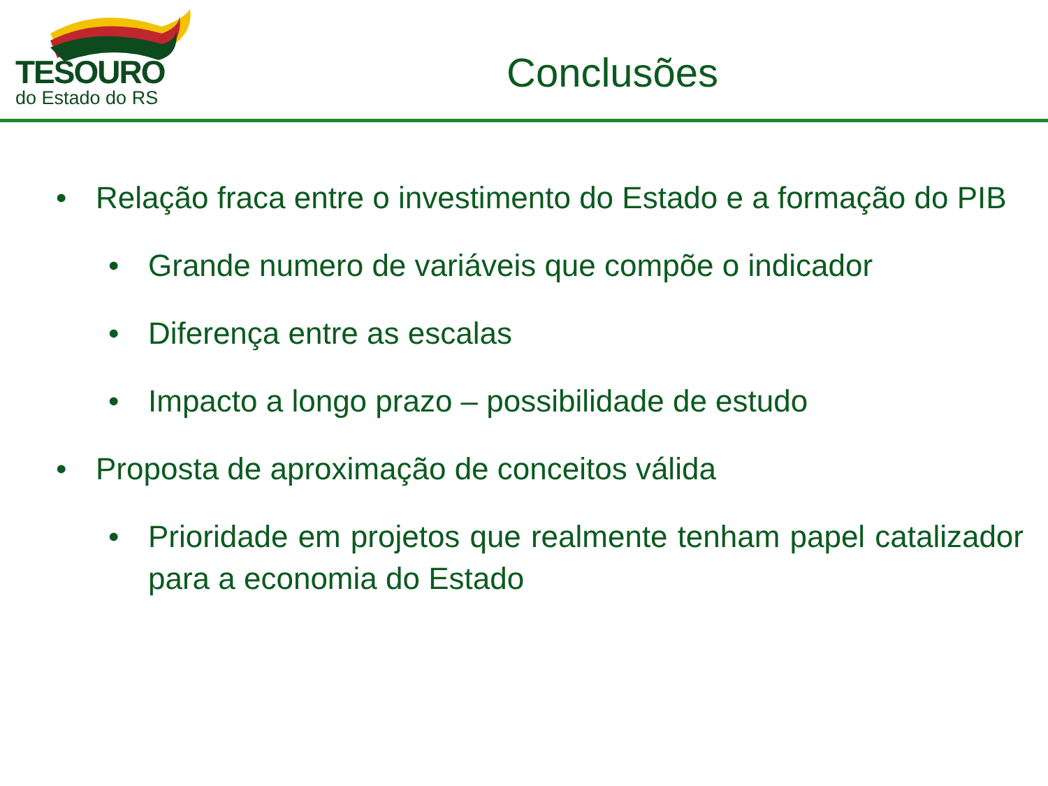TESOURO
do Estado do RS
Conclusões
• Relação fraca entre o investimento do Estado e a formação do PIB
• Grande numero de variáveis que compõe o indicador
• Diferença entre as escalas
• Impacto a longo prazo – possibilidade de estudo
• Proposta de aproximação de conceitos válida
• Prioridade em projetos que realmente tenham papel catalizador para a economia do Estado